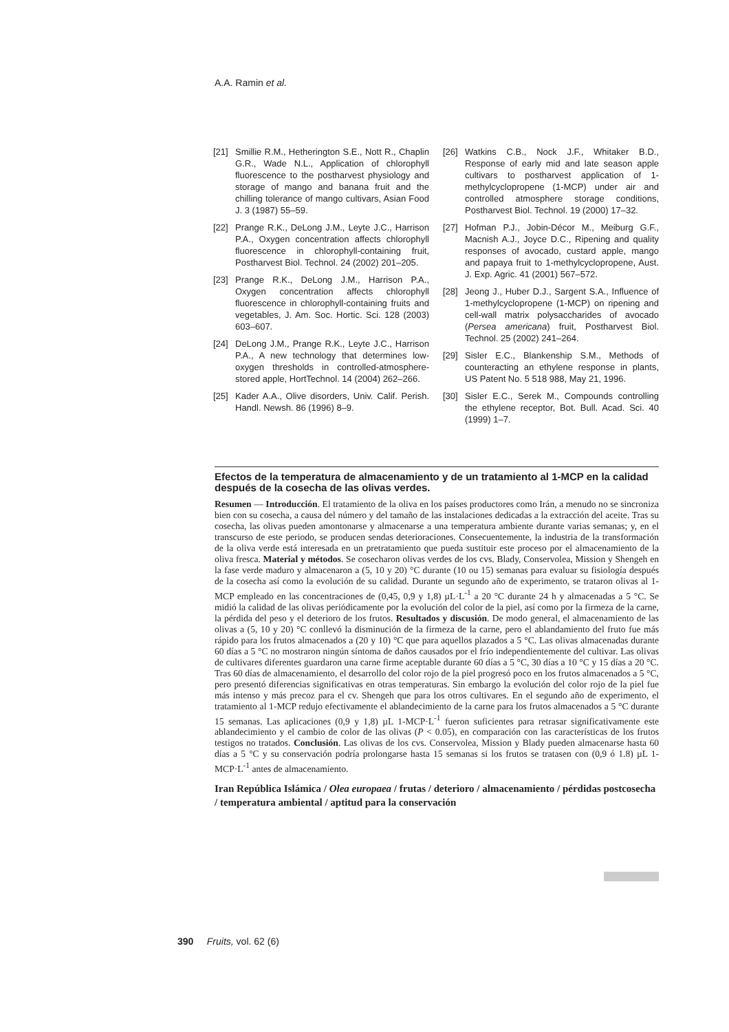A.A. Ramin et al.
[21] Smillie R.M., Hetherington S.E., Nott R., Chaplin G.R., Wade N.L., Application of chlorophyll fluorescence to the postharvest physiology and storage of mango and banana fruit and the chilling tolerance of mango cultivars, Asian Food J. 3 (1987) 55–59.
[22] Prange R.K., DeLong J.M., Leyte J.C., Harrison P.A., Oxygen concentration affects chlorophyll fluorescence in chlorophyll-containing fruit, Postharvest Biol. Technol. 24 (2002) 201–205.
[23] Prange R.K., DeLong J.M., Harrison P.A., Oxygen concentration affects chlorophyll fluorescence in chlorophyll-containing fruits and vegetables, J. Am. Soc. Hortic. Sci. 128 (2003) 603–607.
[24] DeLong J.M., Prange R.K., Leyte J.C., Harrison P.A., A new technology that determines low-oxygen thresholds in controlled-atmosphere-stored apple, HortTechnol. 14 (2004) 262–266.
[25] Kader A.A., Olive disorders, Univ. Calif. Perish. Handl. Newsh. 86 (1996) 8–9.
[26] Watkins C.B., Nock J.F., Whitaker B.D., Response of early mid and late season apple cultivars to postharvest application of 1-methylcyclopropene (1-MCP) under air and controlled atmosphere storage conditions, Postharvest Biol. Technol. 19 (2000) 17–32.
[27] Hofman P.J., Jobin-Décor M., Meiburg G.F., Macnish A.J., Joyce D.C., Ripening and quality responses of avocado, custard apple, mango and papaya fruit to 1-methylcyclopropene, Aust. J. Exp. Agric. 41 (2001) 567–572.
[28] Jeong J., Huber D.J., Sargent S.A., Influence of 1-methylcyclopropene (1-MCP) on ripening and cell-wall matrix polysaccharides of avocado (Persea americana) fruit, Postharvest Biol. Technol. 25 (2002) 241–264.
[29] Sisler E.C., Blankenship S.M., Methods of counteracting an ethylene response in plants, US Patent No. 5 518 988, May 21, 1996.
[30] Sisler E.C., Serek M., Compounds controlling the ethylene receptor, Bot. Bull. Acad. Sci. 40 (1999) 1–7.
Efectos de la temperatura de almacenamiento y de un tratamiento al 1-MCP en la calidad después de la cosecha de las olivas verdes.
Resumen — Introducción. El tratamiento de la oliva en los países productores como Irán, a menudo no se sincroniza bien con su cosecha, a causa del número y del tamaño de las instalaciones dedicadas a la extracción del aceite. Tras su cosecha, las olivas pueden amontonarse y almacenarse a una temperatura ambiente durante varias semanas; y, en el transcurso de este periodo, se producen sendas deterioraciones. Consecuentemente, la industria de la transformación de la oliva verde está interesada en un pretratamiento que pueda sustituir este proceso por el almacenamiento de la oliva fresca. Material y métodos. Se cosecharon olivas verdes de los cvs. Blady, Conservolea, Mission y Shengeh en la fase verde maduro y almacenaron a (5, 10 y 20) °C durante (10 ou 15) semanas para evaluar su fisiología después de la cosecha así como la evolución de su calidad. Durante un segundo año de experimento, se trataron olivas al 1-MCP empleado en las concentraciones de (0,45, 0,9 y 1,8) µL·L<sup>-1</sup> a 20 °C durante 24 h y almacenadas a 5 °C. Se midió la calidad de las olivas periódicamente por la evolución del color de la piel, así como por la firmeza de la carne, la pérdida del peso y el deterioro de los frutos. Resultados y discusión. De modo general, el almacenamiento de las olivas a (5, 10 y 20) °C conllevó la disminución de la firmeza de la carne, pero el ablandamiento del fruto fue más rápido para los frutos almacenados a (20 y 10) °C que para aquellos plazados a 5 °C. Las olivas almacenadas durante 60 días a 5 °C no mostraron ningún síntoma de daños causados por el frío independientemente del cultivar. Las olivas de cultivares diferentes guardaron una carne firme aceptable durante 60 días a 5 °C, 30 días a 10 °C y 15 días a 20 °C. Tras 60 días de almacenamiento, el desarrollo del color rojo de la piel progresó poco en los frutos almacenados a 5 °C, pero presentó diferencias significativas en otras temperaturas. Sin embargo la evolución del color rojo de la piel fue más intenso y más precoz para el cv. Shengeh que para los otros cultivares. En el segundo año de experimento, el tratamiento al 1-MCP redujo efectivamente el ablandecimiento de la carne para los frutos almacenados a 5 °C durante 15 semanas. Las aplicaciones (0,9 y 1,8) µL 1-MCP·L<sup>-1</sup> fueron suficientes para retrasar significativamente este ablandecimiento y el cambio de color de las olivas (P < 0.05), en comparación con las características de los frutos testigos no tratados. Conclusión. Las olivas de los cvs. Conservolea, Mission y Blady pueden almacenarse hasta 60 días a 5 °C y su conservación podría prolongarse hasta 15 semanas si los frutos se tratasen con (0,9 ó 1.8) µL 1-MCP·L<sup>-1</sup> antes de almacenamiento.
Iran República Islámica / Olea europaea / frutas / deterioro / almacenamiento / pérdidas postcosecha / temperatura ambiental / aptitud para la conservación
390 Fruits, vol. 62 (6)